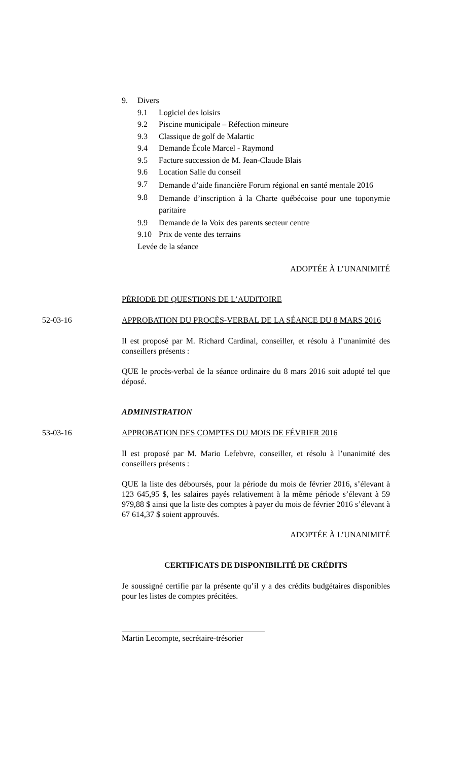9. Divers
9.1 Logiciel des loisirs
9.2 Piscine municipale – Réfection mineure
9.3 Classique de golf de Malartic
9.4 Demande École Marcel - Raymond
9.5 Facture succession de M. Jean-Claude Blais
9.6 Location Salle du conseil
9.7 Demande d’aide financière Forum régional en santé mentale 2016
9.8 Demande d’inscription à la Charte québécoise pour une toponymie paritaire
9.9 Demande de la Voix des parents secteur centre
9.10 Prix de vente des terrains
Levée de la séance
ADOPTÉE À L’UNANIMITÉ
PÉRIODE DE QUESTIONS DE L’AUDITOIRE
52-03-16
APPROBATION DU PROCÈS-VERBAL DE LA SÉANCE DU 8 MARS 2016
Il est proposé par M. Richard Cardinal, conseiller, et résolu à l’unanimité des conseillers présents :
QUE le procès-verbal de la séance ordinaire du 8 mars 2016 soit adopté tel que déposé.
ADMINISTRATION
53-03-16
APPROBATION DES COMPTES DU MOIS DE FÉVRIER 2016
Il est proposé par M. Mario Lefebvre, conseiller, et résolu à l’unanimité des conseillers présents :
QUE la liste des déboursés, pour la période du mois de février 2016, s’élevant à 123 645,95 $, les salaires payés relativement à la même période s’élevant à 59 979,88 $ ainsi que la liste des comptes à payer du mois de février 2016 s’élevant à 67 614,37 $ soient approuvés.
ADOPTÉE À L’UNANIMITÉ
CERTIFICATS DE DISPONIBILITÉ DE CRÉDITS
Je soussigné certifie par la présente qu’il y a des crédits budgétaires disponibles pour les listes de comptes précitées.
Martin Lecompte, secrétaire-trésorier